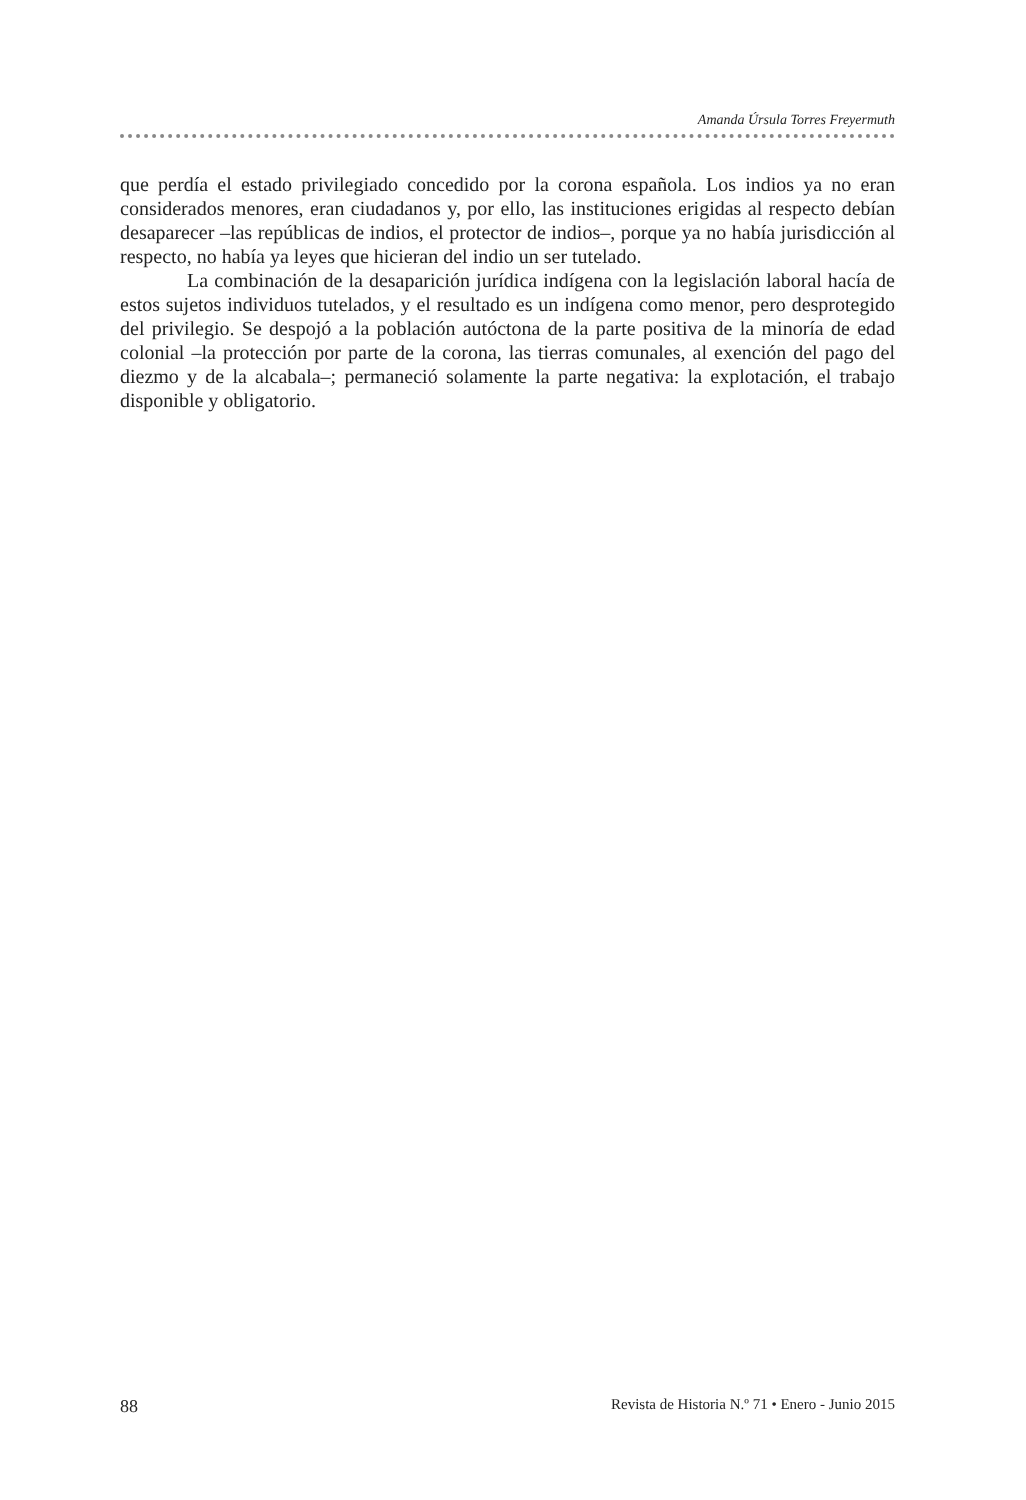Amanda Úrsula Torres Freyermuth
que perdía el estado privilegiado concedido por la corona española. Los indios ya no eran considerados menores, eran ciudadanos y, por ello, las instituciones erigidas al respecto debían desaparecer –las repúblicas de indios, el protector de indios–, porque ya no había jurisdicción al respecto, no había ya leyes que hicieran del indio un ser tutelado.
La combinación de la desaparición jurídica indígena con la legislación laboral hacía de estos sujetos individuos tutelados, y el resultado es un indígena como menor, pero desprotegido del privilegio. Se despojó a la población autóctona de la parte positiva de la minoría de edad colonial –la protección por parte de la corona, las tierras comunales, al exención del pago del diezmo y de la alcabala–; permaneció solamente la parte negativa: la explotación, el trabajo disponible y obligatorio.
88 Revista de Historia N.º 71 • Enero - Junio 2015